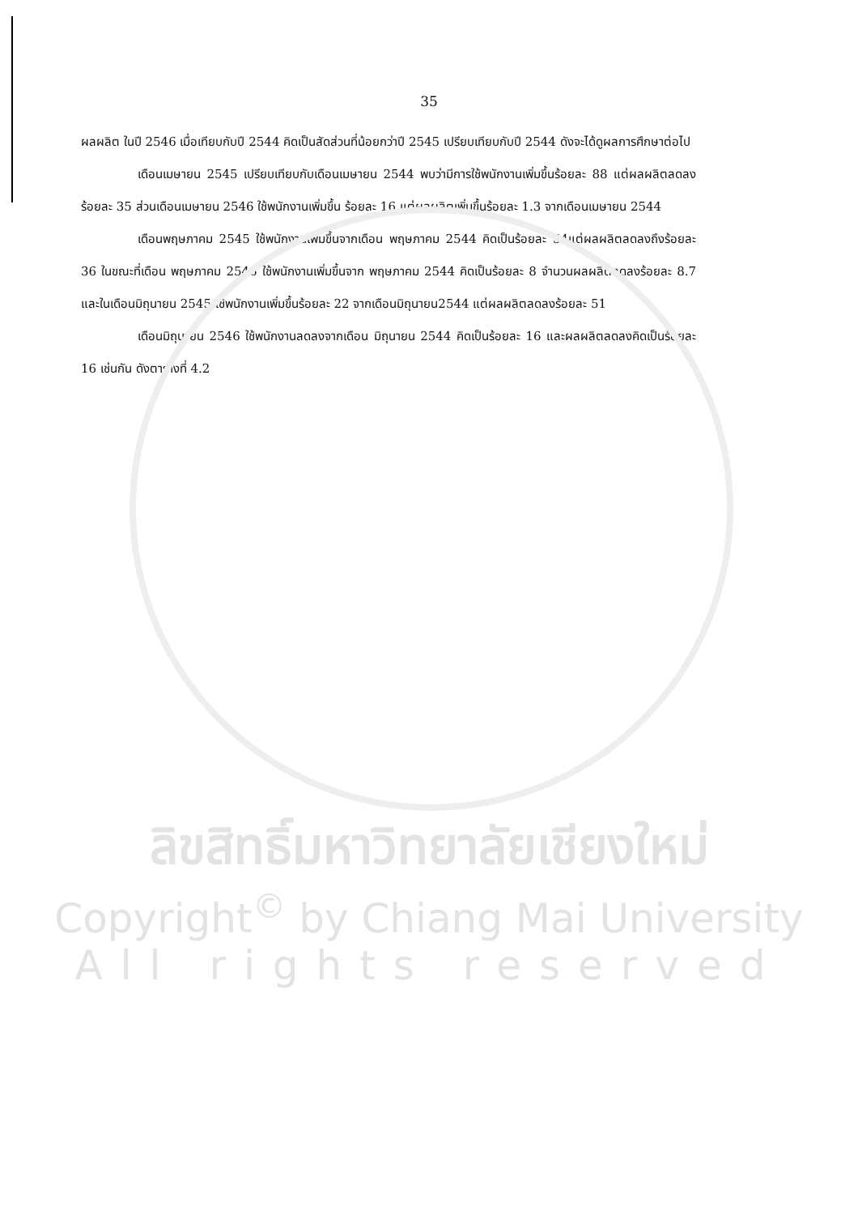35
ผลผลิต ในปี 2546 เมื่อเทียบกับปี 2544 คิดเป็นสัดส่วนที่น้อยกว่าปี 2545 เปรียบเทียบกับปี 2544 ดังจะได้ดูผลการศึกษาต่อไป
เดือนเมษายน 2545 เปรียบเทียบกับเดือนเมษายน 2544 พบว่ามีการใช้พนักงานเพิ่มขึ้นร้อยละ 88 แต่ผลผลิตลดลง ร้อยละ 35 ส่วนเดือนเมษายน 2546 ใช้พนักงานเพิ่มขึ้น ร้อยละ 16 แต่ผลผลิตเพิ่มขึ้นร้อยละ 1.3 จากเดือนเมษายน 2544
เดือนพฤษภาคม 2545 ใช้พนักงานเพิ่มขึ้นจากเดือน พฤษภาคม 2544 คิดเป็นร้อยละ 54แต่ผลผลิตลดลงถึงร้อยละ 36 ในขณะที่เดือน พฤษภาคม 2546 ใช้พนักงานเพิ่มขึ้นจาก พฤษภาคม 2544 คิดเป็นร้อยละ 8 จำนวนผลผลิตลดลงร้อยละ 8.7 และในเดือนมิถุนายน 2545 ใช้พนักงานเพิ่มขึ้นร้อยละ 22 จากเดือนมิถุนายน2544 แต่ผลผลิตลดลงร้อยละ 51
เดือนมิถุนายน 2546 ใช้พนักงานลดลงจากเดือน มิถุนายน 2544 คิดเป็นร้อยละ 16 และผลผลิตลดลงคิดเป็นร้อยละ 16 เช่นกัน ดังตารางที่ 4.2
ลิขสิทธิ์มหาวิทยาลัยเชียงใหม่
Copyright<sup>©</sup> by Chiang Mai University
All rights reserved